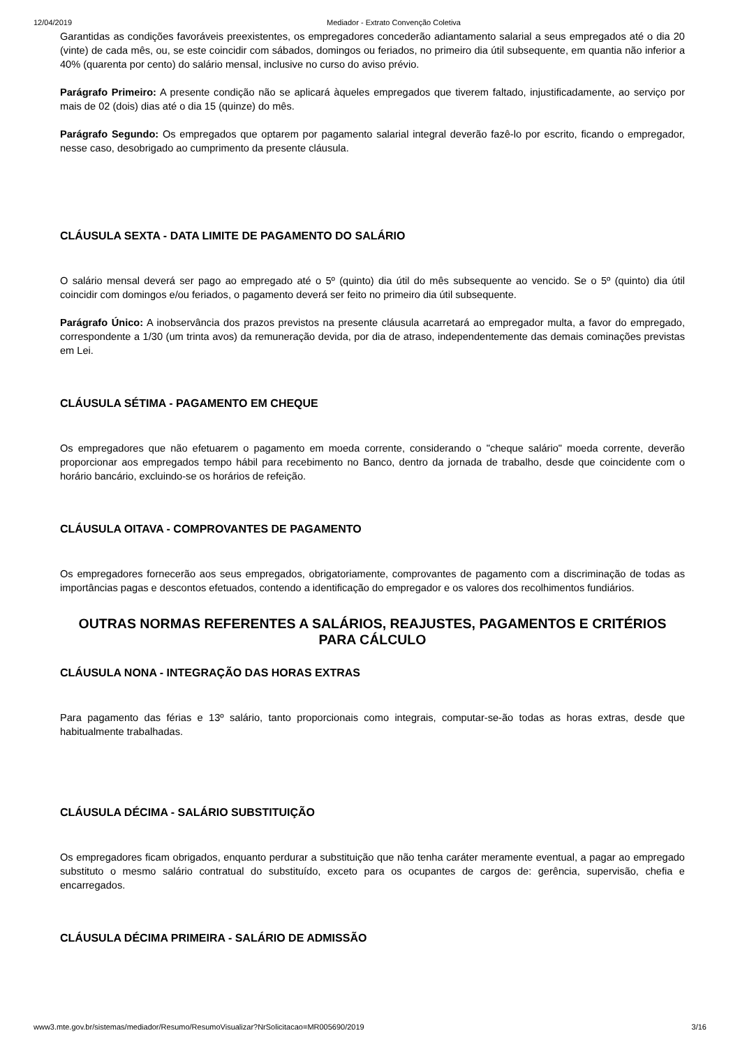12/04/2019 Mediador - Extrato Convenção Coletiva
Garantidas as condições favoráveis preexistentes, os empregadores concederão adiantamento salarial a seus empregados até o dia 20 (vinte) de cada mês, ou, se este coincidir com sábados, domingos ou feriados, no primeiro dia útil subsequente, em quantia não inferior a 40% (quarenta por cento) do salário mensal, inclusive no curso do aviso prévio.
Parágrafo Primeiro: A presente condição não se aplicará àqueles empregados que tiverem faltado, injustificadamente, ao serviço por mais de 02 (dois) dias até o dia 15 (quinze) do mês.
Parágrafo Segundo: Os empregados que optarem por pagamento salarial integral deverão fazê-lo por escrito, ficando o empregador, nesse caso, desobrigado ao cumprimento da presente cláusula.
CLÁUSULA SEXTA - DATA LIMITE DE PAGAMENTO DO SALÁRIO
O salário mensal deverá ser pago ao empregado até o 5º (quinto) dia útil do mês subsequente ao vencido. Se o 5º (quinto) dia útil coincidir com domingos e/ou feriados, o pagamento deverá ser feito no primeiro dia útil subsequente.
Parágrafo Único: A inobservância dos prazos previstos na presente cláusula acarretará ao empregador multa, a favor do empregado, correspondente a 1/30 (um trinta avos) da remuneração devida, por dia de atraso, independentemente das demais cominações previstas em Lei.
CLÁUSULA SÉTIMA - PAGAMENTO EM CHEQUE
Os empregadores que não efetuarem o pagamento em moeda corrente, considerando o "cheque salário" moeda corrente, deverão proporcionar aos empregados tempo hábil para recebimento no Banco, dentro da jornada de trabalho, desde que coincidente com o horário bancário, excluindo-se os horários de refeição.
CLÁUSULA OITAVA - COMPROVANTES DE PAGAMENTO
Os empregadores fornecerão aos seus empregados, obrigatoriamente, comprovantes de pagamento com a discriminação de todas as importâncias pagas e descontos efetuados, contendo a identificação do empregador e os valores dos recolhimentos fundiários.
OUTRAS NORMAS REFERENTES A SALÁRIOS, REAJUSTES, PAGAMENTOS E CRITÉRIOS PARA CÁLCULO
CLÁUSULA NONA - INTEGRAÇÃO DAS HORAS EXTRAS
Para pagamento das férias e 13º salário, tanto proporcionais como integrais, computar-se-ão todas as horas extras, desde que habitualmente trabalhadas.
CLÁUSULA DÉCIMA - SALÁRIO SUBSTITUIÇÃO
Os empregadores ficam obrigados, enquanto perdurar a substituição que não tenha caráter meramente eventual, a pagar ao empregado substituto o mesmo salário contratual do substituído, exceto para os ocupantes de cargos de: gerência, supervisão, chefia e encarregados.
CLÁUSULA DÉCIMA PRIMEIRA - SALÁRIO DE ADMISSÃO
www3.mte.gov.br/sistemas/mediador/Resumo/ResumoVisualizar?NrSolicitacao=MR005690/2019 3/16